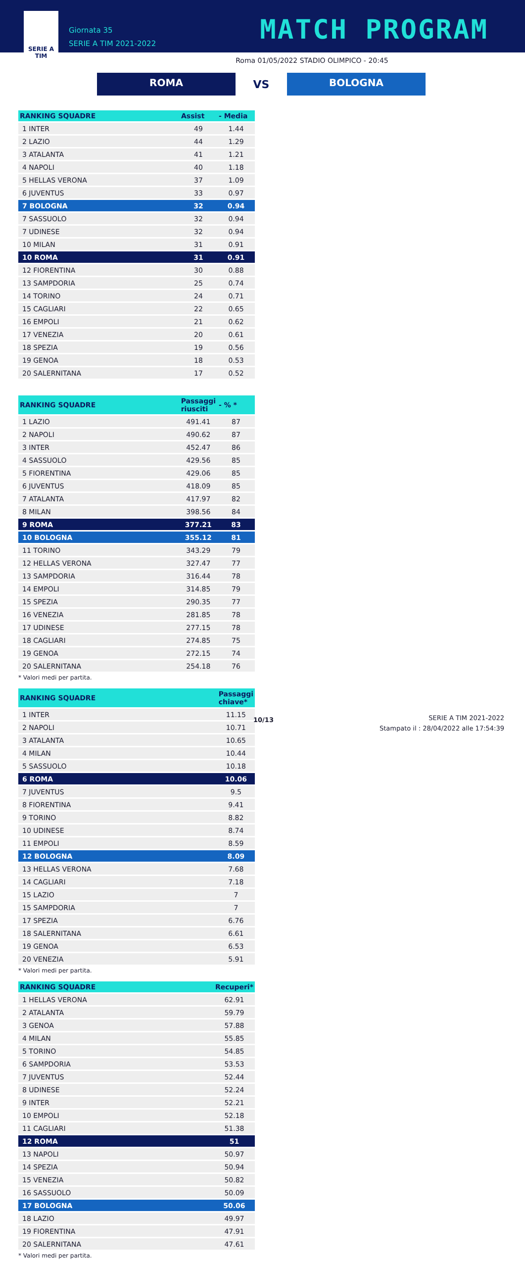SERIE A
TIM
Giornata 35
SERIE A TIM 2021-2022
MATCH PROGRAM
Roma 01/05/2022 STADIO OLIMPICO - 20:45
ROMA
VS
BOLOGNA
| RANKING SQUADRE | Assist | - Media |
| --- | --- | --- |
| 1 INTER | 49 | 1.44 |
| 2 LAZIO | 44 | 1.29 |
| 3 ATALANTA | 41 | 1.21 |
| 4 NAPOLI | 40 | 1.18 |
| 5 HELLAS VERONA | 37 | 1.09 |
| 6 JUVENTUS | 33 | 0.97 |
| 7 BOLOGNA | 32 | 0.94 |
| 7 SASSUOLO | 32 | 0.94 |
| 7 UDINESE | 32 | 0.94 |
| 10 MILAN | 31 | 0.91 |
| 10 ROMA | 31 | 0.91 |
| 12 FIORENTINA | 30 | 0.88 |
| 13 SAMPDORIA | 25 | 0.74 |
| 14 TORINO | 24 | 0.71 |
| 15 CAGLIARI | 22 | 0.65 |
| 16 EMPOLI | 21 | 0.62 |
| 17 VENEZIA | 20 | 0.61 |
| 18 SPEZIA | 19 | 0.56 |
| 19 GENOA | 18 | 0.53 |
| 20 SALERNITANA | 17 | 0.52 |
| RANKING SQUADRE | Passaggi riusciti | - % * |
| --- | --- | --- |
| 1 LAZIO | 491.41 | 87 |
| 2 NAPOLI | 490.62 | 87 |
| 3 INTER | 452.47 | 86 |
| 4 SASSUOLO | 429.56 | 85 |
| 5 FIORENTINA | 429.06 | 85 |
| 6 JUVENTUS | 418.09 | 85 |
| 7 ATALANTA | 417.97 | 82 |
| 8 MILAN | 398.56 | 84 |
| 9 ROMA | 377.21 | 83 |
| 10 BOLOGNA | 355.12 | 81 |
| 11 TORINO | 343.29 | 79 |
| 12 HELLAS VERONA | 327.47 | 77 |
| 13 SAMPDORIA | 316.44 | 78 |
| 14 EMPOLI | 314.85 | 79 |
| 15 SPEZIA | 290.35 | 77 |
| 16 VENEZIA | 281.85 | 78 |
| 17 UDINESE | 277.15 | 78 |
| 18 CAGLIARI | 274.85 | 75 |
| 19 GENOA | 272.15 | 74 |
| 20 SALERNITANA | 254.18 | 76 |
* Valori medi per partita.
| RANKING SQUADRE | Passaggi chiave* |
| --- | --- |
| 1 INTER | 11.15 |
| 2 NAPOLI | 10.71 |
| 3 ATALANTA | 10.65 |
| 4 MILAN | 10.44 |
| 5 SASSUOLO | 10.18 |
| 6 ROMA | 10.06 |
| 7 JUVENTUS | 9.5 |
| 8 FIORENTINA | 9.41 |
| 9 TORINO | 8.82 |
| 10 UDINESE | 8.74 |
| 11 EMPOLI | 8.59 |
| 12 BOLOGNA | 8.09 |
| 13 HELLAS VERONA | 7.68 |
| 14 CAGLIARI | 7.18 |
| 15 LAZIO | 7 |
| 15 SAMPDORIA | 7 |
| 17 SPEZIA | 6.76 |
| 18 SALERNITANA | 6.61 |
| 19 GENOA | 6.53 |
| 20 VENEZIA | 5.91 |
* Valori medi per partita.
| RANKING SQUADRE | Recuperi* |
| --- | --- |
| 1 HELLAS VERONA | 62.91 |
| 2 ATALANTA | 59.79 |
| 3 GENOA | 57.88 |
| 4 MILAN | 55.85 |
| 5 TORINO | 54.85 |
| 6 SAMPDORIA | 53.53 |
| 7 JUVENTUS | 52.44 |
| 8 UDINESE | 52.24 |
| 9 INTER | 52.21 |
| 10 EMPOLI | 52.18 |
| 11 CAGLIARI | 51.38 |
| 12 ROMA | 51 |
| 13 NAPOLI | 50.97 |
| 14 SPEZIA | 50.94 |
| 15 VENEZIA | 50.82 |
| 16 SASSUOLO | 50.09 |
| 17 BOLOGNA | 50.06 |
| 18 LAZIO | 49.97 |
| 19 FIORENTINA | 47.91 |
| 20 SALERNITANA | 47.61 |
* Valori medi per partita.
10/13
SERIE A TIM 2021-2022
Stampato il : 28/04/2022 alle 17:54:39